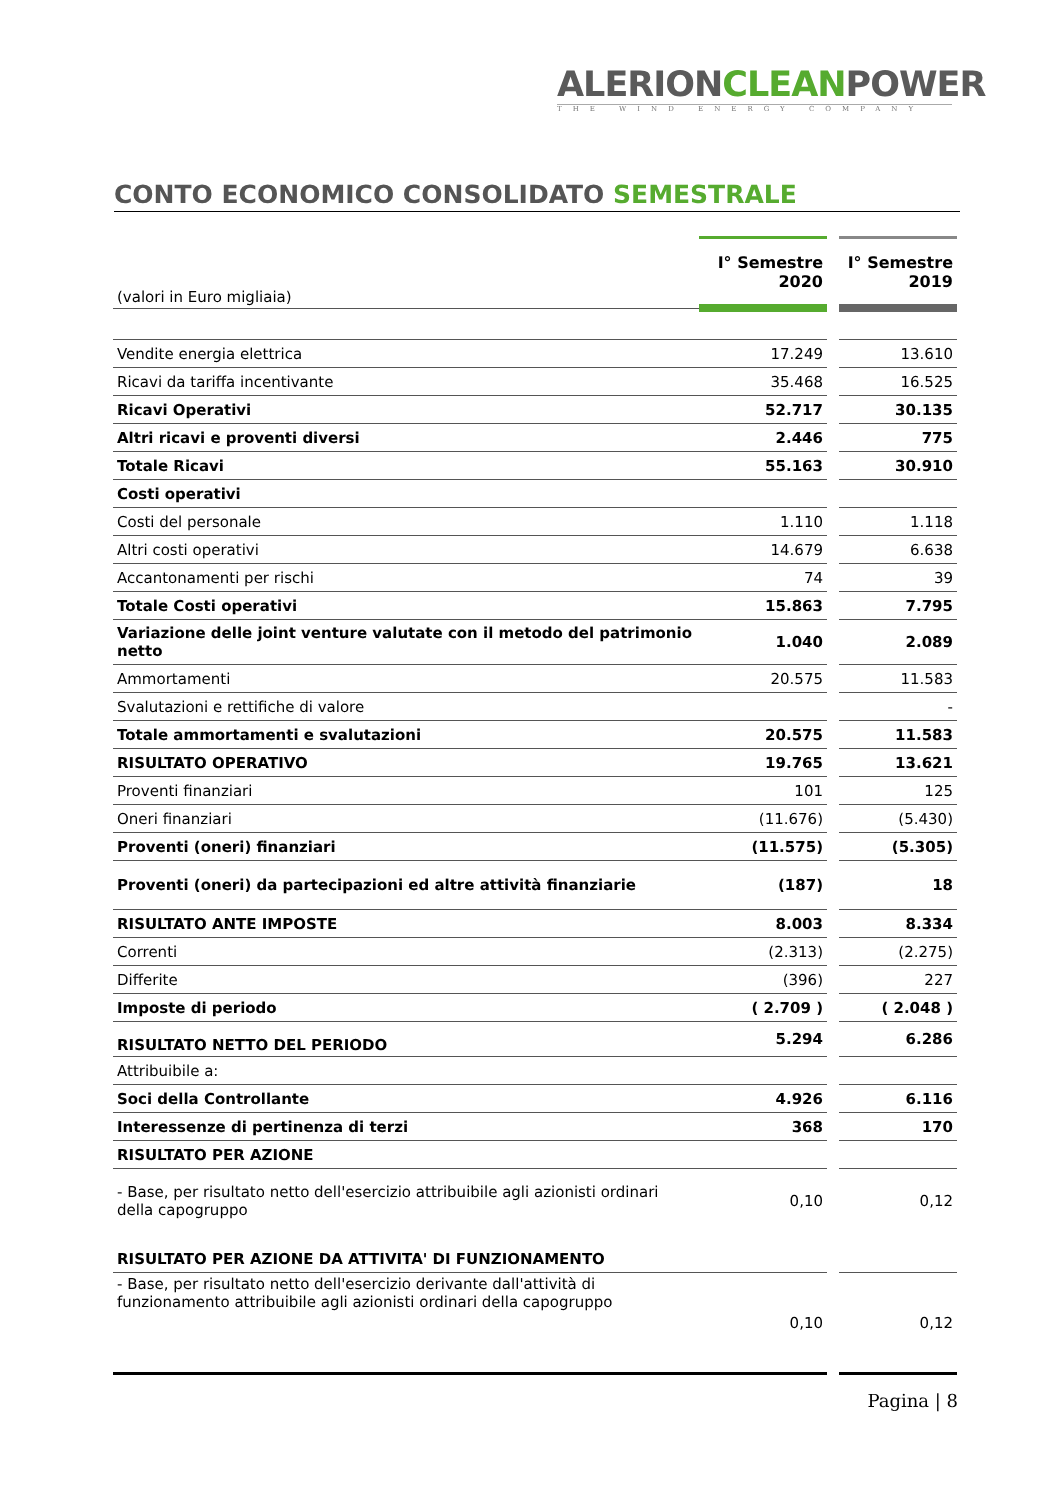ALERIONCLEANPOWER
THE WIND ENERGY COMPANY
CONTO ECONOMICO CONSOLIDATO SEMESTRALE
| (valori in Euro migliaia) | I° Semestre 2020 | I° Semestre 2019 |
| Vendite energia elettrica | 17.249 | 13.610 |
| Ricavi da tariffa incentivante | 35.468 | 16.525 |
| Ricavi Operativi | 52.717 | 30.135 |
| Altri ricavi e proventi diversi | 2.446 | 775 |
| Totale Ricavi | 55.163 | 30.910 |
| Costi operativi | | |
| Costi del personale | 1.110 | 1.118 |
| Altri costi operativi | 14.679 | 6.638 |
| Accantonamenti per rischi | 74 | 39 |
| Totale Costi operativi | 15.863 | 7.795 |
| Variazione delle joint venture valutate con il metodo del patrimonio netto | 1.040 | 2.089 |
| Ammortamenti | 20.575 | 11.583 |
| Svalutazioni e rettifiche di valore | | - |
| Totale ammortamenti e svalutazioni | 20.575 | 11.583 |
| RISULTATO OPERATIVO | 19.765 | 13.621 |
| Proventi finanziari | 101 | 125 |
| Oneri finanziari | (11.676) | (5.430) |
| Proventi (oneri) finanziari | (11.575) | (5.305) |
| Proventi (oneri) da partecipazioni ed altre attività finanziarie | (187) | 18 |
| RISULTATO ANTE IMPOSTE | 8.003 | 8.334 |
| Correnti | (2.313) | (2.275) |
| Differite | (396) | 227 |
| Imposte di periodo | ( 2.709 ) | ( 2.048 ) |
| RISULTATO NETTO DEL PERIODO | 5.294 | 6.286 |
| Attribuibile a: | | |
| Soci della Controllante | 4.926 | 6.116 |
| Interessenze di pertinenza di terzi | 368 | 170 |
| RISULTATO PER AZIONE | | |
| - Base, per risultato netto dell'esercizio attribuibile agli azionisti ordinari della capogruppo | 0,10 | 0,12 |
| RISULTATO PER AZIONE DA ATTIVITA' DI FUNZIONAMENTO | | |
| - Base, per risultato netto dell'esercizio derivante dall'attività di funzionamento attribuibile agli azionisti ordinari della capogruppo | 0,10 | 0,12 |
Pagina | 8